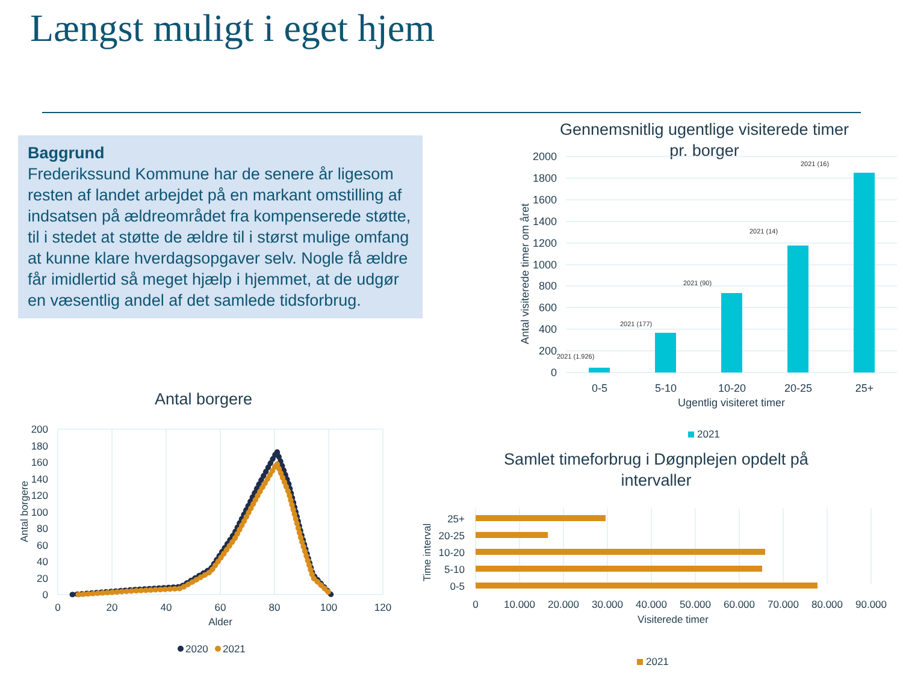Længst muligt i eget hjem
Baggrund
Frederikssund Kommune har de senere år ligesom resten af landet arbejdet på en markant omstilling af indsatsen på ældreområdet fra kompenserede støtte, til i stedet at støtte de ældre til i størst mulige omfang at kunne klare hverdagsopgaver selv. Nogle få ældre får imidlertid så meget hjælp i hjemmet, at de udgør en væsentlig andel af det samlede tidsforbrug.
Gennemsnitlig ugentlige visiterede timer
pr. borger
2000
1800
1600
1400
1200
1000
800
600
400
200
0
2021 (1.926)
2021 (177)
2021 (90)
2021 (14)
2021 (16)
0-5
5-10
10-20
20-25
25+
Ugentlig visiteret timer
Antal visiterede timer om året
2021
Antal borgere
200
180
160
140
120
100
80
60
40
20
0
0
20
40
60
80
100
120
Alder
Antal borgere
2020
2021
Samlet timeforbrug i Døgnplejen opdelt på
intervaller
25+
20-25
10-20
5-10
0-5
0
10.000
20.000
30.000
40.000
50.000
60.000
70.000
80.000
90.000
Visiterede timer
Time interval
2021